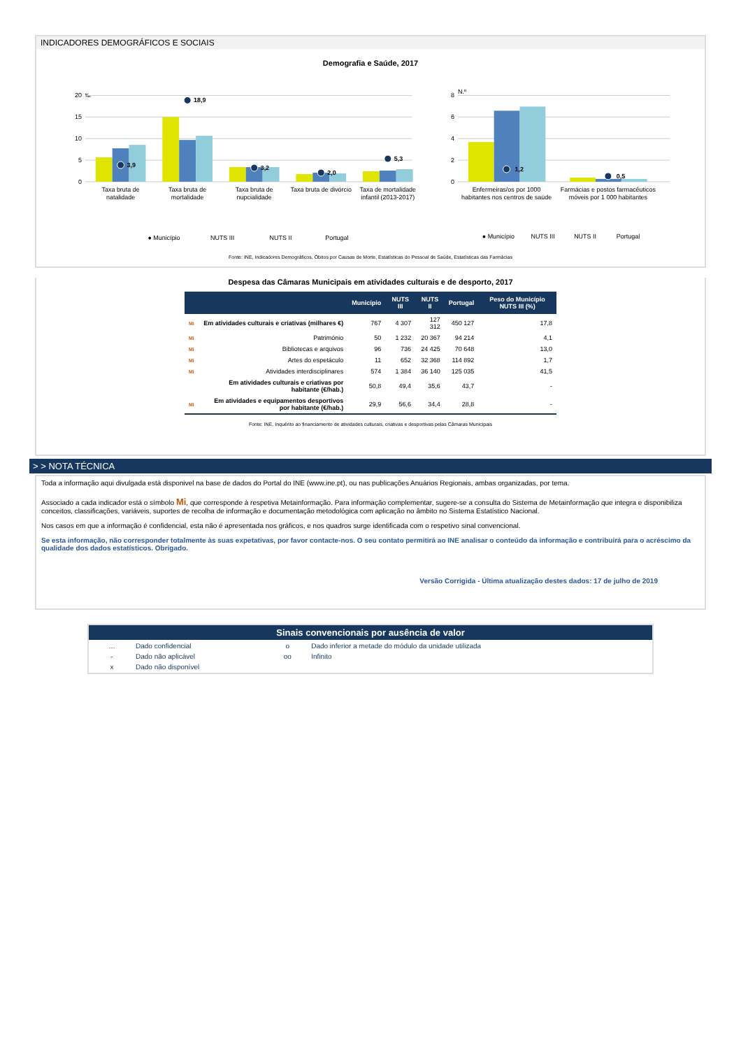INDICADORES DEMOGRÁFICOS E SOCIAIS
Demografia e Saúde, 2017
20
15
10
5
0
‰
3,9
18,9
3,2
2,0
5,3
Taxa bruta de
natalidade
Taxa bruta de
mortalidade
Taxa bruta de
nupcialidade
Taxa bruta de divórcio
Taxa de mortalidade
infantil (2013-2017)
● Município
NUTS III
NUTS II
Portugal
8
6
4
2
0
N.º
1,2
0,5
Enfermeiras/os por 1000
habitantes nos centros de saúde
Farmácias e postos farmacêuticos
móveis por 1 000 habitantes
● Município
NUTS III
NUTS II
Portugal
Fonte: INE, Indicadores Demográficos, Óbitos por Causas de Morte, Estatísticas do Pessoal de Saúde, Estatísticas das Farmácias
Despesa das Câmaras Municipais em atividades culturais e de desporto, 2017
| | | Município | NUTS III | NUTS II | Portugal | Peso do Município NUTS III (%) |
| --- | --- | --- | --- | --- | --- | --- |
| Mi | Em atividades culturais e criativas (milhares €) | 767 | 4 307 | 127 312 | 450 127 | 17,8 |
| Mi | Património | 50 | 1 232 | 20 367 | 94 214 | 4,1 |
| Mi | Bibliotecas e arquivos | 96 | 736 | 24 425 | 70 648 | 13,0 |
| Mi | Artes do espetáculo | 11 | 652 | 32 368 | 114 892 | 1,7 |
| Mi | Atividades interdisciplinares | 574 | 1 384 | 36 140 | 125 035 | 41,5 |
| | Em atividades culturais e criativas por habitante (€/hab.) | 50,8 | 49,4 | 35,6 | 43,7 | - |
| Mi | Em atividades e equipamentos desportivos por habitante (€/hab.) | 29,9 | 56,6 | 34,4 | 28,8 | - |
Fonte: INE, Inquérito ao financiamento de atividades culturais, criativas e desportivas pelas Câmaras Municipais
> > NOTA TÉCNICA
Toda a informação aqui divulgada está disponivel na base de dados do Portal do INE (www.ine.pt), ou nas publicações Anuários Regionais, ambas organizadas, por tema.
Associado a cada indicador está o símbolo Mi, que corresponde à respetiva Metainformação. Para informação complementar, sugere-se a consulta do Sistema de Metainformação que integra e disponibiliza conceitos, classificações, variáveis, suportes de recolha de informação e documentação metodológica com aplicação no âmbito no Sistema Estatístico Nacional.
Nos casos em que a informação é confidencial, esta não é apresentada nos gráficos, e nos quadros surge identificada com o respetivo sinal convencional.
Se esta informação, não corresponder totalmente às suas expetativas, por favor contacte-nos. O seu contato permitirá ao INE analisar o conteúdo da informação e contribuirá para o acréscimo da qualidade dos dados estatísticos. Obrigado.
Versão Corrigida - Última atualização destes dados: 17 de julho de 2019
Sinais convencionais por ausência de valor
| … | Dado confidencial | o | Dado inferior a metade do módulo da unidade utilizada |
| - | Dado não aplicável | oo | Infinito |
| x | Dado não disponível | | |